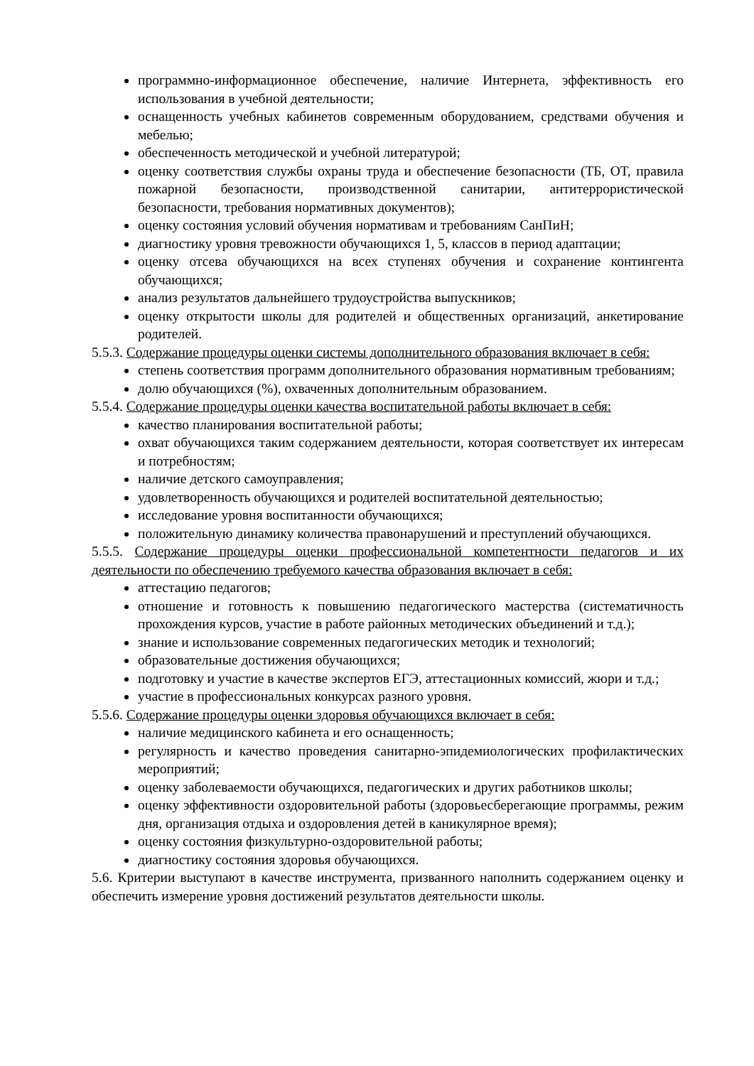программно-информационное обеспечение, наличие Интернета, эффективность его использования в учебной деятельности;
оснащенность учебных кабинетов современным оборудованием, средствами обучения и мебелью;
обеспеченность методической и учебной литературой;
оценку соответствия службы охраны труда и обеспечение безопасности (ТБ, ОТ, правила пожарной безопасности, производственной санитарии, антитеррористической безопасности, требования нормативных документов);
оценку состояния условий обучения нормативам и требованиям СанПиН;
диагностику уровня тревожности обучающихся 1, 5, классов в период адаптации;
оценку отсева обучающихся на всех ступенях обучения и сохранение контингента обучающихся;
анализ результатов дальнейшего трудоустройства выпускников;
оценку открытости школы для родителей и общественных организаций, анкетирование родителей.
5.5.3. Содержание процедуры оценки системы дополнительного образования включает в себя:
степень соответствия программ дополнительного образования нормативным требованиям;
долю обучающихся (%), охваченных дополнительным образованием.
5.5.4. Содержание процедуры оценки качества воспитательной работы включает в себя:
качество планирования воспитательной работы;
охват обучающихся таким содержанием деятельности, которая соответствует их интересам и потребностям;
наличие детского самоуправления;
удовлетворенность обучающихся и родителей воспитательной деятельностью;
исследование уровня воспитанности обучающихся;
положительную динамику количества правонарушений и преступлений обучающихся.
5.5.5. Содержание процедуры оценки профессиональной компетентности педагогов и их деятельности по обеспечению требуемого качества образования включает в себя:
аттестацию педагогов;
отношение и готовность к повышению педагогического мастерства (систематичность прохождения курсов, участие в работе районных методических объединений и т.д.);
знание и использование современных педагогических методик и технологий;
образовательные достижения обучающихся;
подготовку и участие в качестве экспертов ЕГЭ, аттестационных комиссий, жюри и т.д.;
участие в профессиональных конкурсах разного уровня.
5.5.6. Содержание процедуры оценки здоровья обучающихся включает в себя:
наличие медицинского кабинета и его оснащенность;
регулярность и качество проведения санитарно-эпидемиологических профилактических мероприятий;
оценку заболеваемости обучающихся, педагогических и других работников школы;
оценку эффективности оздоровительной работы (здоровьесберегающие программы, режим дня, организация отдыха и оздоровления детей в каникулярное время);
оценку состояния физкультурно-оздоровительной работы;
диагностику состояния здоровья обучающихся.
5.6. Критерии выступают в качестве инструмента, призванного наполнить содержанием оценку и обеспечить измерение уровня достижений результатов деятельности школы.